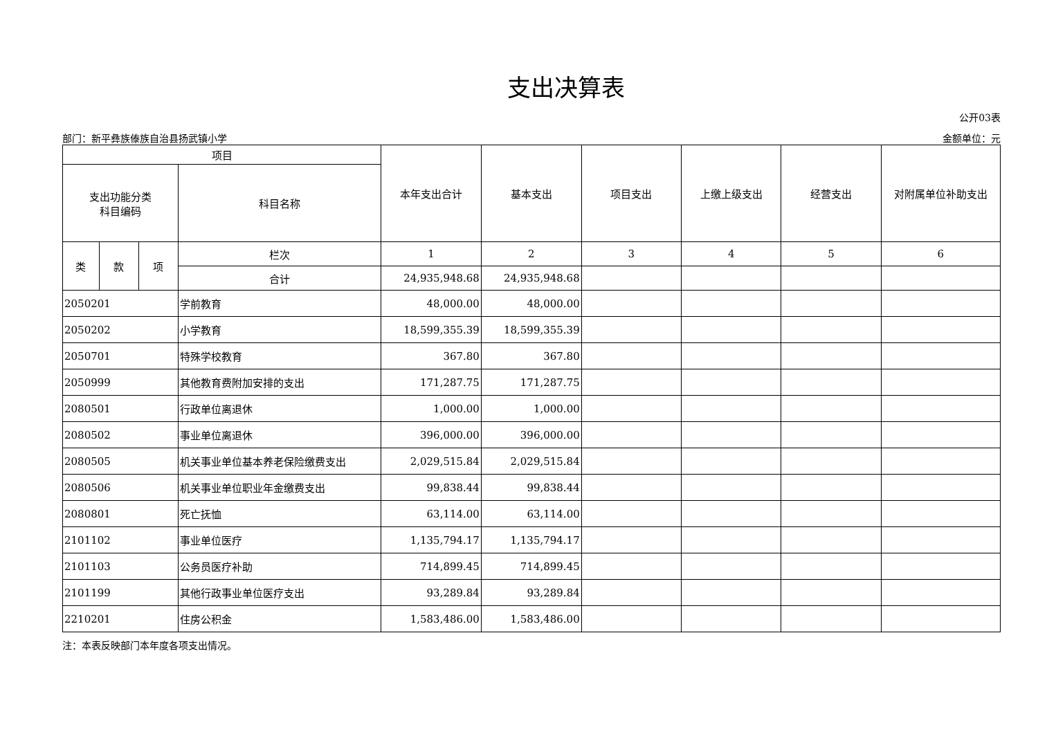支出决算表
公开03表
部门：新平彝族傣族自治县扬武镇小学 金额单位：元
| 项目 | | | | 本年支出合计 | 基本支出 | 项目支出 | 上缴上级支出 | 经营支出 | 对附属单位补助支出 |
| --- | --- | --- | --- | --- | --- | --- | --- | --- | --- |
| 支出功能分类 科目编码 | | | 科目名称 | | | | | | |
| 类 | 款 | 项 | 栏次 | 1 | 2 | 3 | 4 | 5 | 6 |
| | | | 合计 | 24,935,948.68 | 24,935,948.68 | | | | |
| 2050201 | | | 学前教育 | 48,000.00 | 48,000.00 | | | | |
| 2050202 | | | 小学教育 | 18,599,355.39 | 18,599,355.39 | | | | |
| 2050701 | | | 特殊学校教育 | 367.80 | 367.80 | | | | |
| 2050999 | | | 其他教育费附加安排的支出 | 171,287.75 | 171,287.75 | | | | |
| 2080501 | | | 行政单位离退休 | 1,000.00 | 1,000.00 | | | | |
| 2080502 | | | 事业单位离退休 | 396,000.00 | 396,000.00 | | | | |
| 2080505 | | | 机关事业单位基本养老保险缴费支出 | 2,029,515.84 | 2,029,515.84 | | | | |
| 2080506 | | | 机关事业单位职业年金缴费支出 | 99,838.44 | 99,838.44 | | | | |
| 2080801 | | | 死亡抚恤 | 63,114.00 | 63,114.00 | | | | |
| 2101102 | | | 事业单位医疗 | 1,135,794.17 | 1,135,794.17 | | | | |
| 2101103 | | | 公务员医疗补助 | 714,899.45 | 714,899.45 | | | | |
| 2101199 | | | 其他行政事业单位医疗支出 | 93,289.84 | 93,289.84 | | | | |
| 2210201 | | | 住房公积金 | 1,583,486.00 | 1,583,486.00 | | | | |
注：本表反映部门本年度各项支出情况。